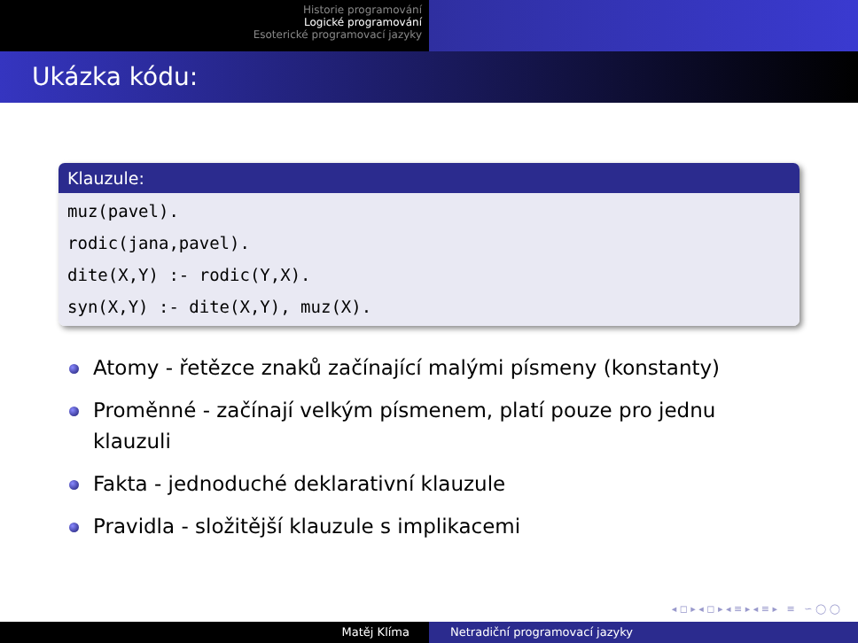Historie programování
Logické programování
Esoterické programovací jazyky
Ukázka kódu:
Klauzule:
muz(pavel).
rodic(jana,pavel).
dite(X,Y) :- rodic(Y,X).
syn(X,Y) :- dite(X,Y), muz(X).
Atomy - řetězce znaků začínající malými písmeny (konstanty)
Proměnné - začínají velkým písmenem, platí pouze pro jednu klauzuli
Fakta - jednoduché deklarativní klauzule
Pravidla - složitější klauzule s implikacemi
◂ ◻ ▸ ◂ ◻ ▸ ◂ ≡ ▸ ◂ ≡ ▸ ≡ ∽ ◯ ◯
Matěj Klíma Netradiční programovací jazyky